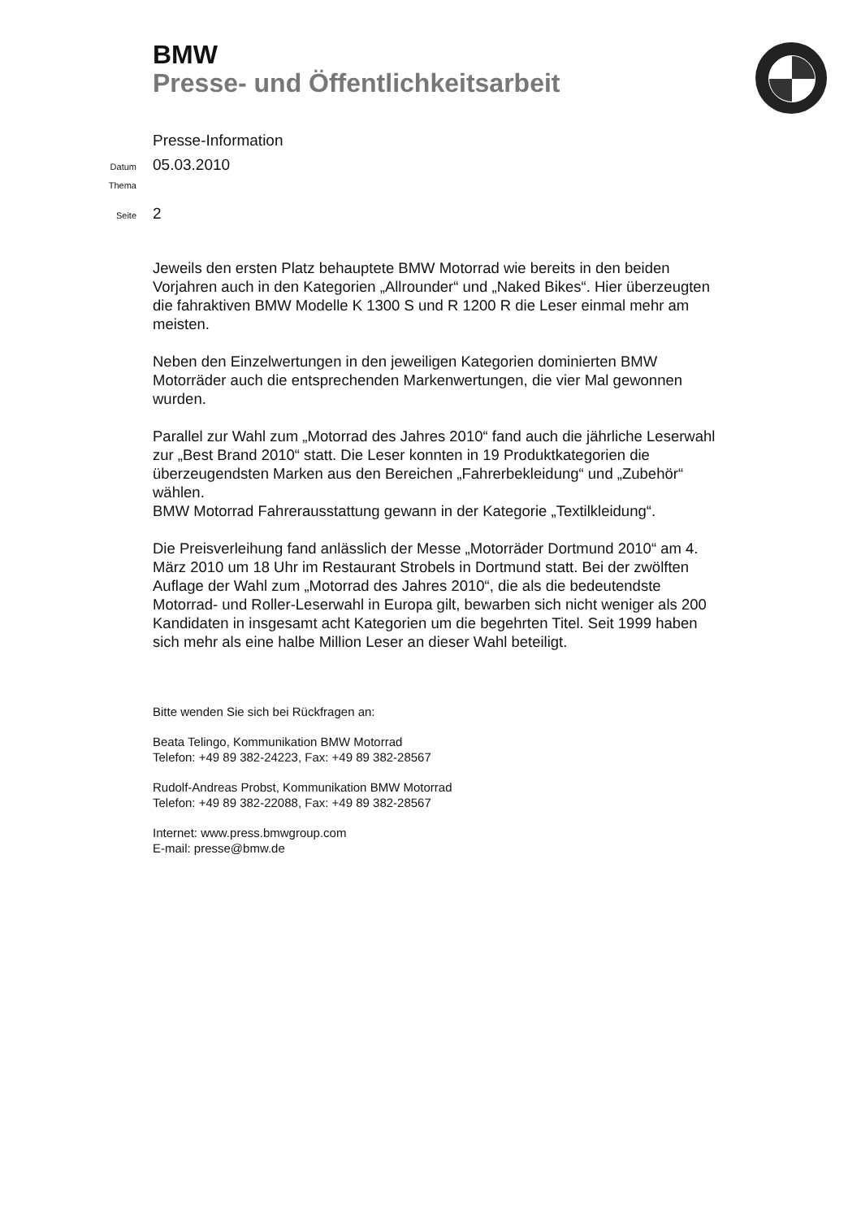BMW
Presse- und Öffentlichkeitsarbeit
Presse-Information
Datum 05.03.2010
Thema
Seite 2
Jeweils den ersten Platz behauptete BMW Motorrad wie bereits in den beiden Vorjahren auch in den Kategorien „Allrounder“ und „Naked Bikes“. Hier überzeugten die fahraktiven BMW Modelle K 1300 S und R 1200 R die Leser einmal mehr am meisten.
Neben den Einzelwertungen in den jeweiligen Kategorien dominierten BMW Motorräder auch die entsprechenden Markenwertungen, die vier Mal gewonnen wurden.
Parallel zur Wahl zum „Motorrad des Jahres 2010“ fand auch die jährliche Leserwahl zur „Best Brand 2010“ statt. Die Leser konnten in 19 Produktkategorien die überzeugendsten Marken aus den Bereichen „Fahrerbekleidung“ und „Zubehör“ wählen.
BMW Motorrad Fahrerausstattung gewann in der Kategorie „Textilkleidung“.
Die Preisverleihung fand anlässlich der Messe „Motorräder Dortmund 2010“ am 4. März 2010 um 18 Uhr im Restaurant Strobels in Dortmund statt. Bei der zwölften Auflage der Wahl zum „Motorrad des Jahres 2010“, die als die bedeutendste Motorrad- und Roller-Leserwahl in Europa gilt, bewarben sich nicht weniger als 200 Kandidaten in insgesamt acht Kategorien um die begehrten Titel. Seit 1999 haben sich mehr als eine halbe Million Leser an dieser Wahl beteiligt.
Bitte wenden Sie sich bei Rückfragen an:
Beata Telingo, Kommunikation BMW Motorrad
Telefon: +49 89 382-24223, Fax: +49 89 382-28567
Rudolf-Andreas Probst, Kommunikation BMW Motorrad
Telefon: +49 89 382-22088, Fax: +49 89 382-28567
Internet: www.press.bmwgroup.com
E-mail: presse@bmw.de